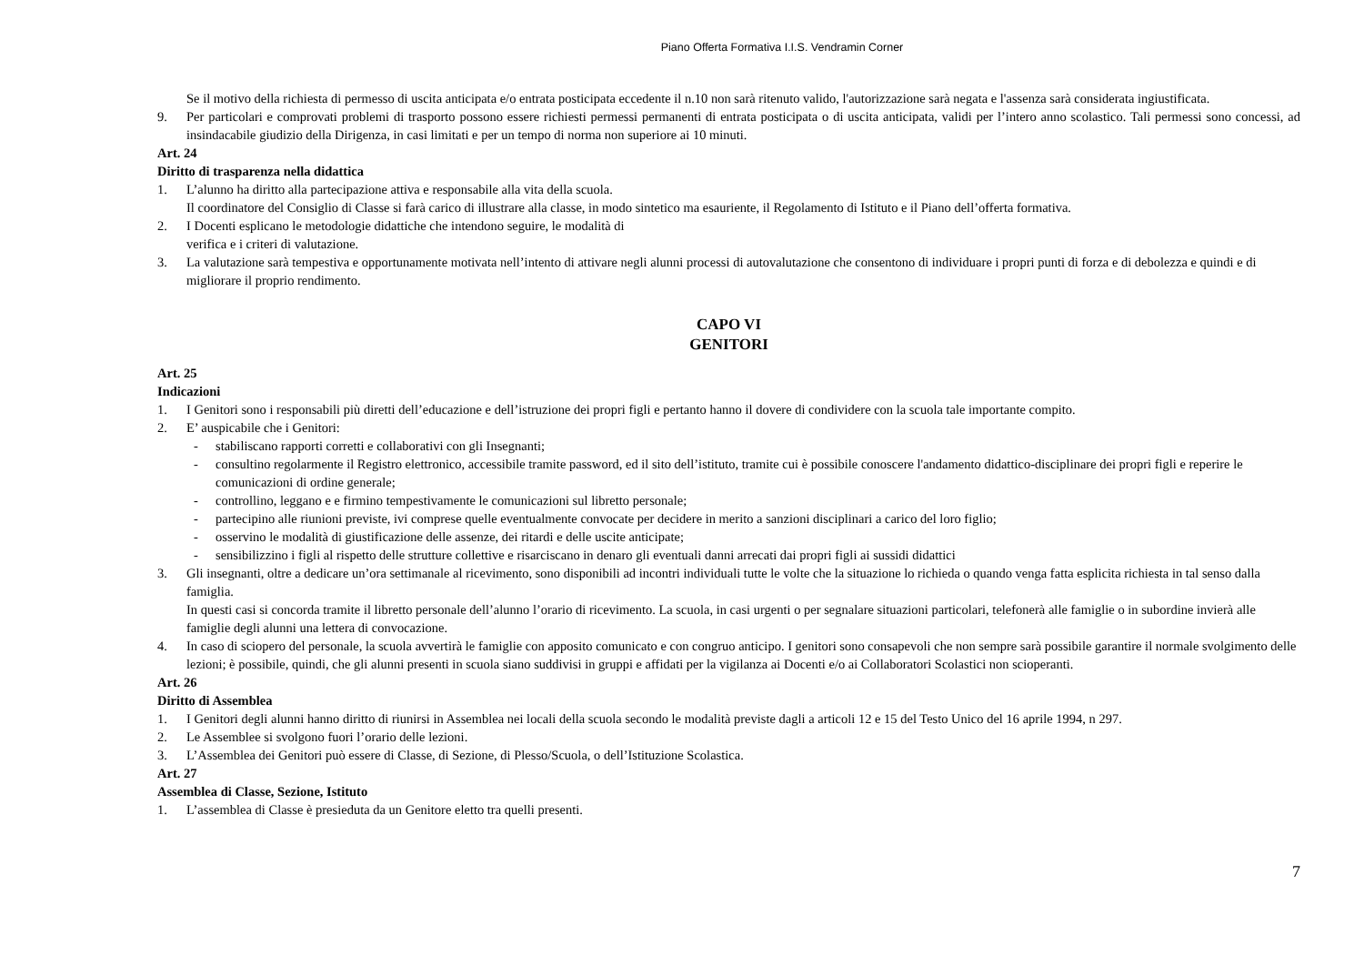Piano Offerta Formativa I.I.S. Vendramin Corner
Se il motivo della richiesta di permesso di uscita anticipata e/o entrata posticipata eccedente il n.10 non sarà ritenuto valido, l'autorizzazione sarà negata e l'assenza sarà considerata ingiustificata.
9. Per particolari e comprovati problemi di trasporto possono essere richiesti permessi permanenti di entrata posticipata o di uscita anticipata, validi per l’intero anno scolastico. Tali permessi sono concessi, ad insindacabile giudizio della Dirigenza, in casi limitati e per un tempo di norma non superiore ai 10 minuti.
Art. 24
Diritto di trasparenza nella didattica
1. L’alunno ha diritto alla partecipazione attiva e responsabile alla vita della scuola.
Il coordinatore del Consiglio di Classe si farà carico di illustrare alla classe, in modo sintetico ma esauriente, il Regolamento di Istituto e il Piano dell’offerta formativa.
2. I Docenti esplicano le metodologie didattiche che intendono seguire, le modalità di
verifica e i criteri di valutazione.
3. La valutazione sarà tempestiva e opportunamente motivata nell’intento di attivare negli alunni processi di autovalutazione che consentono di individuare i propri punti di forza e di debolezza e quindi e di migliorare il proprio rendimento.
CAPO VI
GENITORI
Art. 25
Indicazioni
1. I Genitori sono i responsabili più diretti dell’educazione e dell’istruzione dei propri figli e pertanto hanno il dovere di condividere con la scuola tale importante compito.
2. E’ auspicabile che i Genitori:
- stabiliscano rapporti corretti e collaborativi con gli Insegnanti;
- consultino regolarmente il Registro elettronico, accessibile tramite password, ed il sito dell’istituto, tramite cui è possibile conoscere l'andamento didattico-disciplinare dei propri figli e reperire le comunicazioni di ordine generale;
- controllino, leggano e e firmino tempestivamente le comunicazioni sul libretto personale;
- partecipino alle riunioni previste, ivi comprese quelle eventualmente convocate per decidere in merito a sanzioni disciplinari a carico del loro figlio;
- osservino le modalità di giustificazione delle assenze, dei ritardi e delle uscite anticipate;
- sensibilizzino i figli al rispetto delle strutture collettive e risarciscano in denaro gli eventuali danni arrecati dai propri figli ai sussidi didattici
3. Gli insegnanti, oltre a dedicare un’ora settimanale al ricevimento, sono disponibili ad incontri individuali tutte le volte che la situazione lo richieda o quando venga fatta esplicita richiesta in tal senso dalla famiglia.
In questi casi si concorda tramite il libretto personale dell’alunno l’orario di ricevimento. La scuola, in casi urgenti o per segnalare situazioni particolari, telefonerà alle famiglie o in subordine invierà alle famiglie degli alunni una lettera di convocazione.
4. In caso di sciopero del personale, la scuola avvertirà le famiglie con apposito comunicato e con congruo anticipo. I genitori sono consapevoli che non sempre sarà possibile garantire il normale svolgimento delle lezioni; è possibile, quindi, che gli alunni presenti in scuola siano suddivisi in gruppi e affidati per la vigilanza ai Docenti e/o ai Collaboratori Scolastici non scioperanti.
Art. 26
Diritto di Assemblea
1. I Genitori degli alunni hanno diritto di riunirsi in Assemblea nei locali della scuola secondo le modalità previste dagli a articoli 12 e 15 del Testo Unico del 16 aprile 1994, n 297.
2. Le Assemblee si svolgono fuori l’orario delle lezioni.
3. L’Assemblea dei Genitori può essere di Classe, di Sezione, di Plesso/Scuola, o dell’Istituzione Scolastica.
Art. 27
Assemblea di Classe, Sezione, Istituto
1. L’assemblea di Classe è presieduta da un Genitore eletto tra quelli presenti.
7